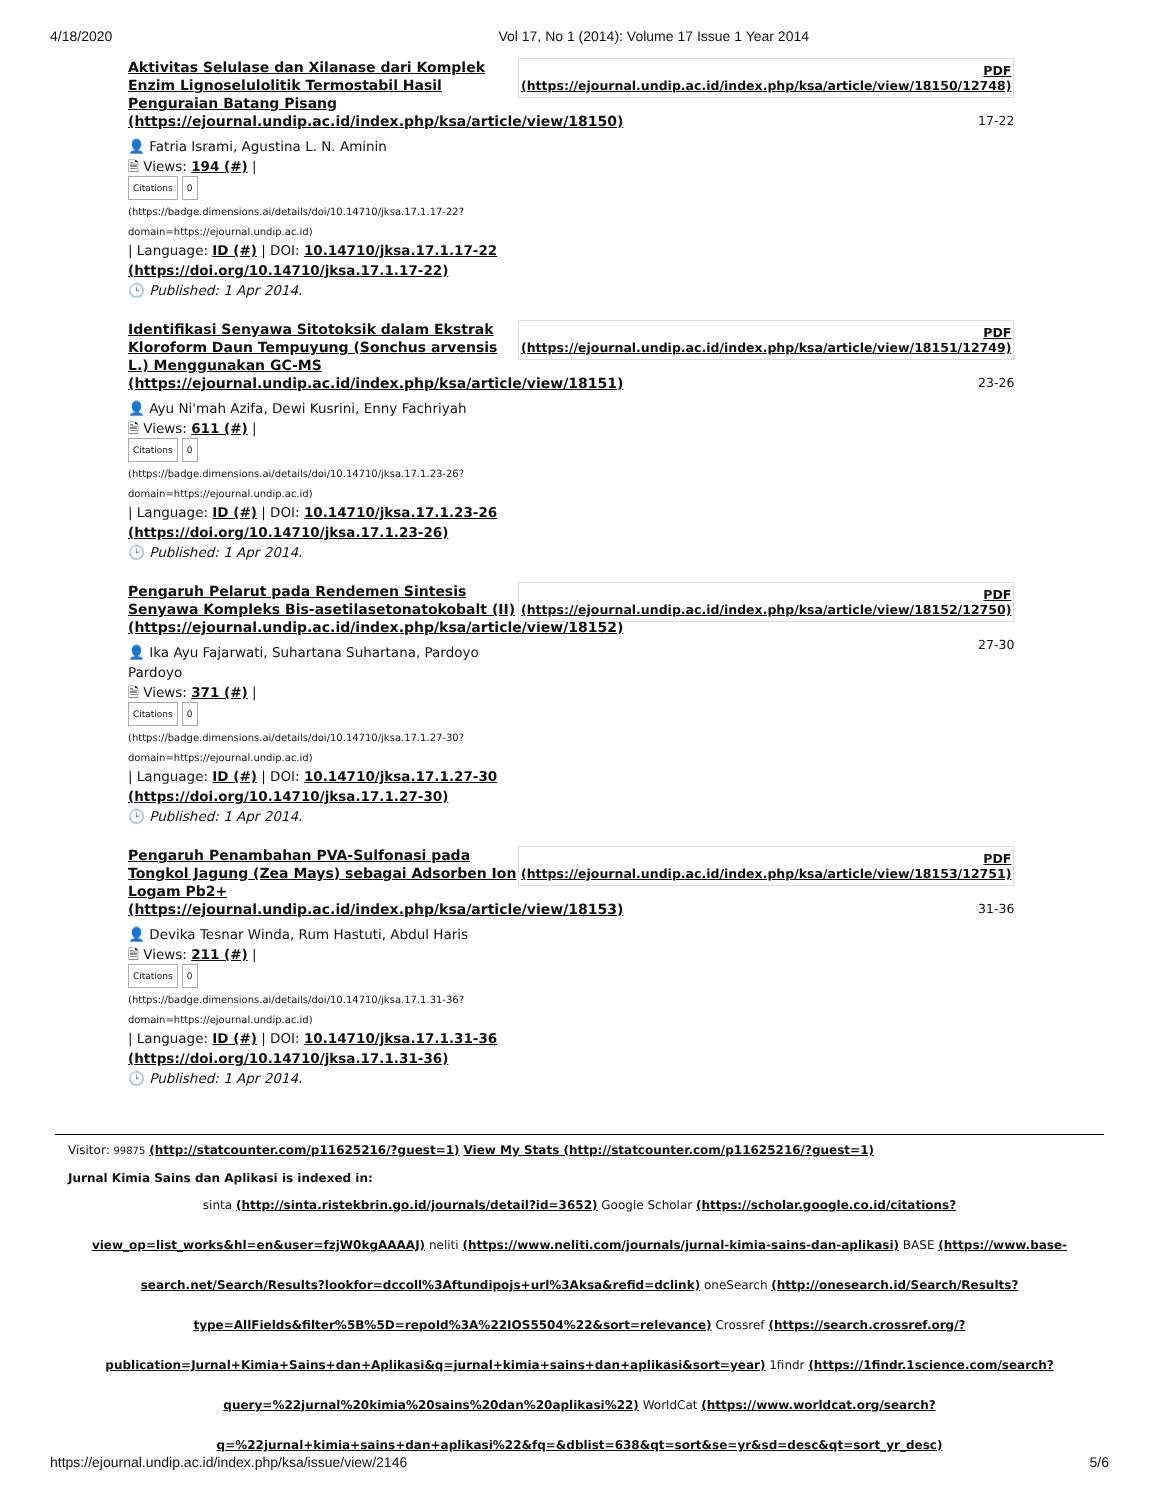4/18/2020 Vol 17, No 1 (2014): Volume 17 Issue 1 Year 2014
Aktivitas Selulase dan Xilanase dari Komplek Enzim Lignoselulolitik Termostabil Hasil Penguraian Batang Pisang (https://ejournal.undip.ac.id/index.php/ksa/article/view/18150)
👤 Fatria Isrami, Agustina L. N. Aminin
🗎 Views: 194 (#) |
Citations 0
(https://badge.dimensions.ai/details/doi/10.14710/jksa.17.1.17-22?domain=https://ejournal.undip.ac.id)
| Language: ID (#) | DOI: 10.14710/jksa.17.1.17-22 (https://doi.org/10.14710/jksa.17.1.17-22)
🕒 Published: 1 Apr 2014.
PDF
(https://ejournal.undip.ac.id/index.php/ksa/article/view/18150/12748)
17-22
Identifikasi Senyawa Sitotoksik dalam Ekstrak Kloroform Daun Tempuyung (Sonchus arvensis L.) Menggunakan GC-MS (https://ejournal.undip.ac.id/index.php/ksa/article/view/18151)
👤 Ayu Ni'mah Azifa, Dewi Kusrini, Enny Fachriyah
🗎 Views: 611 (#) |
Citations 0
(https://badge.dimensions.ai/details/doi/10.14710/jksa.17.1.23-26?domain=https://ejournal.undip.ac.id)
| Language: ID (#) | DOI: 10.14710/jksa.17.1.23-26 (https://doi.org/10.14710/jksa.17.1.23-26)
🕒 Published: 1 Apr 2014.
PDF
(https://ejournal.undip.ac.id/index.php/ksa/article/view/18151/12749)
23-26
Pengaruh Pelarut pada Rendemen Sintesis Senyawa Kompleks Bis-asetilasetonatokobalt (II) (https://ejournal.undip.ac.id/index.php/ksa/article/view/18152)
👤 Ika Ayu Fajarwati, Suhartana Suhartana, Pardoyo Pardoyo
🗎 Views: 371 (#) |
Citations 0
(https://badge.dimensions.ai/details/doi/10.14710/jksa.17.1.27-30?domain=https://ejournal.undip.ac.id)
| Language: ID (#) | DOI: 10.14710/jksa.17.1.27-30 (https://doi.org/10.14710/jksa.17.1.27-30)
🕒 Published: 1 Apr 2014.
PDF
(https://ejournal.undip.ac.id/index.php/ksa/article/view/18152/12750)
27-30
Pengaruh Penambahan PVA-Sulfonasi pada Tongkol Jagung (Zea Mays) sebagai Adsorben Ion Logam Pb2+ (https://ejournal.undip.ac.id/index.php/ksa/article/view/18153)
👤 Devika Tesnar Winda, Rum Hastuti, Abdul Haris
🗎 Views: 211 (#) |
Citations 0
(https://badge.dimensions.ai/details/doi/10.14710/jksa.17.1.31-36?domain=https://ejournal.undip.ac.id)
| Language: ID (#) | DOI: 10.14710/jksa.17.1.31-36 (https://doi.org/10.14710/jksa.17.1.31-36)
🕒 Published: 1 Apr 2014.
PDF
(https://ejournal.undip.ac.id/index.php/ksa/article/view/18153/12751)
31-36
Visitor: 99875 (http://statcounter.com/p11625216/?guest=1) View My Stats (http://statcounter.com/p11625216/?guest=1)
Jurnal Kimia Sains dan Aplikasi is indexed in:
sinta (http://sinta.ristekbrin.go.id/journals/detail?id=3652) Google Scholar (https://scholar.google.co.id/citations?view_op=list_works&hl=en&user=fzjW0kgAAAAJ) neliti (https://www.neliti.com/journals/jurnal-kimia-sains-dan-aplikasi) BASE (https://www.base-search.net/Search/Results?lookfor=dccoll%3Aftundipojs+url%3Aksa&refid=dclink) oneSearch (http://onesearch.id/Search/Results?type=AllFields&filter%5B%5D=repoId%3A%22IOS5504%22&sort=relevance) Crossref (https://search.crossref.org/?publication=Jurnal+Kimia+Sains+dan+Aplikasi&q=jurnal+kimia+sains+dan+aplikasi&sort=year) 1findr (https://1findr.1science.com/search?query=%22jurnal%20kimia%20sains%20dan%20aplikasi%22) WorldCat (https://www.worldcat.org/search?q=%22jurnal+kimia+sains+dan+aplikasi%22&fq=&dblist=638&qt=sort&se=yr&sd=desc&qt=sort_yr_desc)
https://ejournal.undip.ac.id/index.php/ksa/issue/view/2146 5/6